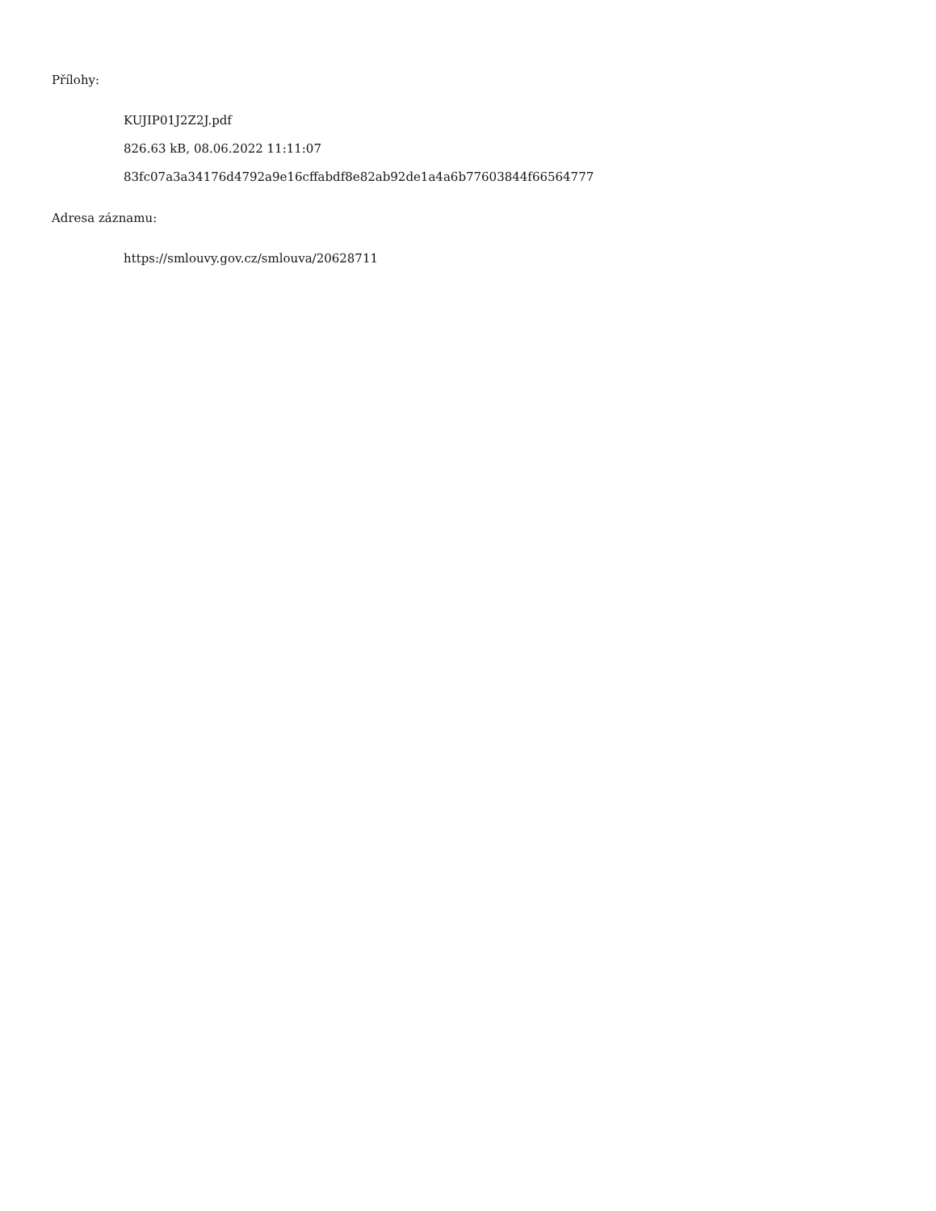Přílohy:
KUJIP01J2Z2J.pdf
826.63 kB, 08.06.2022 11:11:07
83fc07a3a34176d4792a9e16cffabdf8e82ab92de1a4a6b77603844f66564777
Adresa záznamu:
https://smlouvy.gov.cz/smlouva/20628711